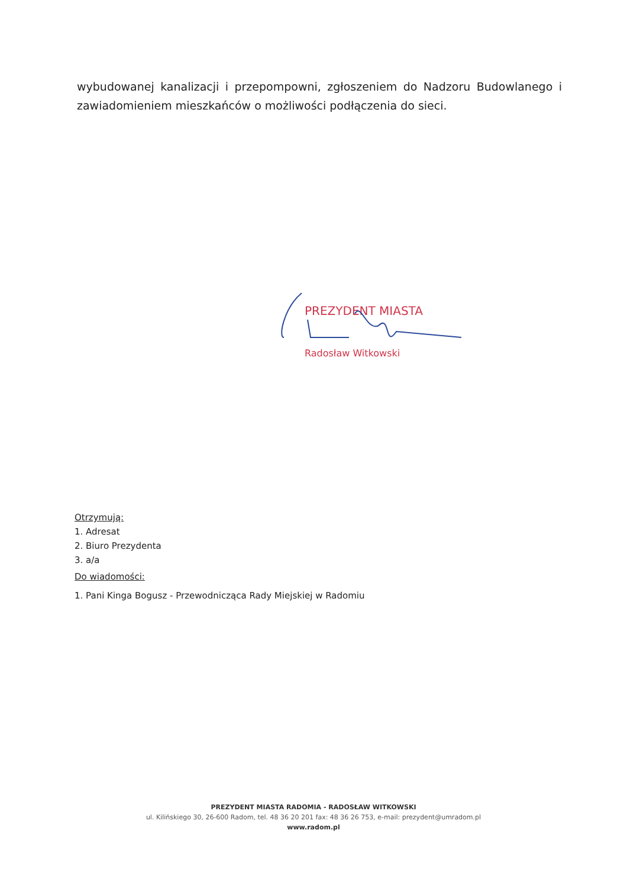wybudowanej kanalizacji i przepompowni, zgłoszeniem do Nadzoru Budowlanego i zawiadomieniem mieszkańców o możliwości podłączenia do sieci.
PREZYDENT MIASTA
Radosław Witkowski
Otrzymują:
1. Adresat
2. Biuro Prezydenta
3. a/a
Do wiadomości:
1. Pani Kinga Bogusz - Przewodnicząca Rady Miejskiej w Radomiu
PREZYDENT MIASTA RADOMIA - RADOSŁAW WITKOWSKI
ul. Kilińskiego 30, 26-600 Radom, tel. 48 36 20 201 fax: 48 36 26 753, e-mail: prezydent@umradom.pl
www.radom.pl